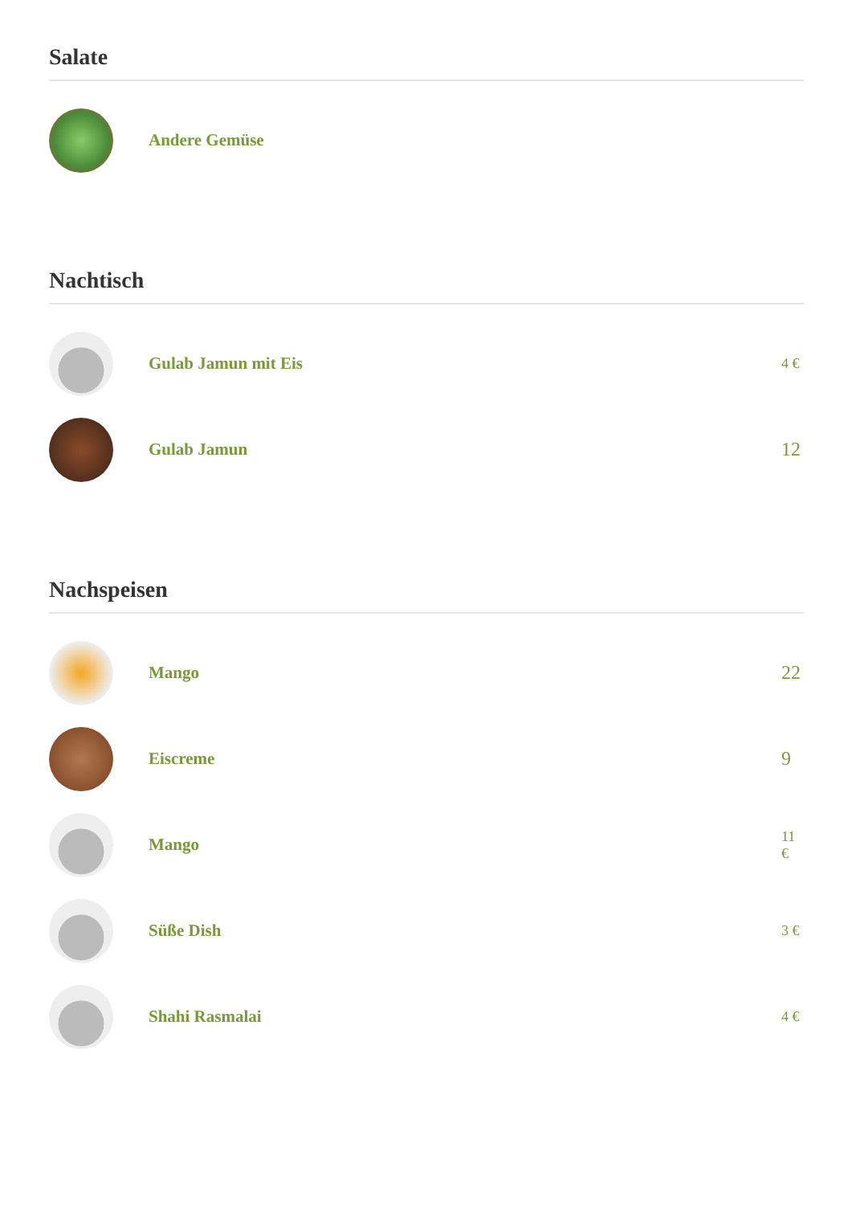Salate
Andere Gemüse
Nachtisch
Gulab Jamun mit Eis
4 €
Gulab Jamun
12
Nachspeisen
Mango
22
Eiscreme 9
Mango
11 €
Süße Dish
3 €
Shahi Rasmalai
4 €